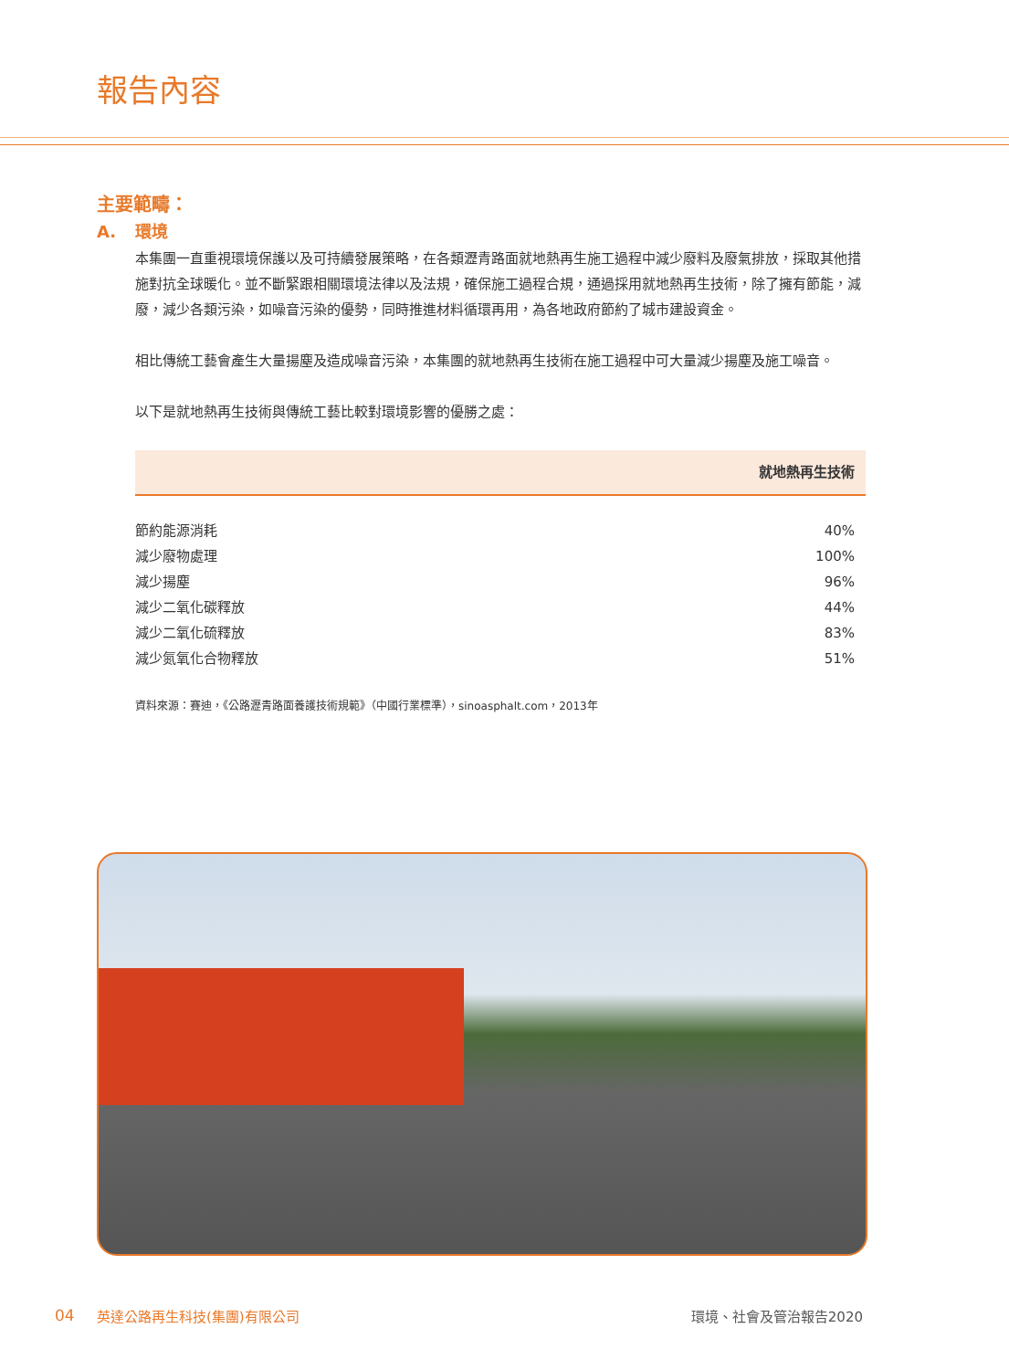報告內容
主要範疇：
A. 環境
本集團一直重視環境保護以及可持續發展策略，在各類瀝青路面就地熱再生施工過程中減少廢料及廢氣排放，採取其他措施對抗全球暖化。並不斷緊跟相關環境法律以及法規，確保施工過程合規，通過採用就地熱再生技術，除了擁有節能，減廢，減少各類污染，如噪音污染的優勢，同時推進材料循環再用，為各地政府節約了城市建設資金。
相比傳統工藝會產生大量揚塵及造成噪音污染，本集團的就地熱再生技術在施工過程中可大量減少揚塵及施工噪音。
以下是就地熱再生技術與傳統工藝比較對環境影響的優勝之處：
| | 就地熱再生技術 |
| --- | --- |
| 節約能源消耗 | 40% |
| 減少廢物處理 | 100% |
| 減少揚塵 | 96% |
| 減少二氧化碳釋放 | 44% |
| 減少二氧化硫釋放 | 83% |
| 減少氮氧化合物釋放 | 51% |
資料來源：賽迪，《公路瀝青路面養護技術規範》（中國行業標準），sinoasphalt.com，2013年
04 英達公路再生科技(集團)有限公司 環境、社會及管治報告2020